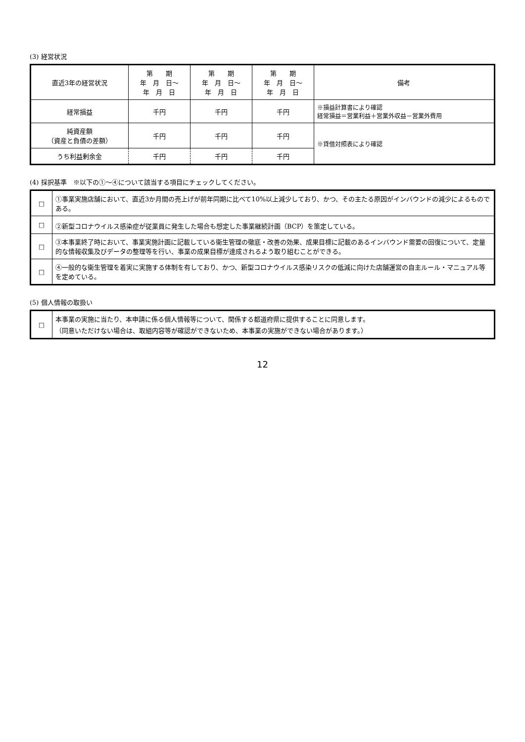(3) 経営状況
| 直近3年の経営状況 | 第 期 年 月 日～ 年 月 日 | 第 期 年 月 日～ 年 月 日 | 第 期 年 月 日～ 年 月 日 | 備考 |
| --- | --- | --- | --- | --- |
| 経常損益 | 千円 | 千円 | 千円 | ※損益計算書により確認 経常損益＝営業利益＋営業外収益－営業外費用 |
| 純資産額 （資産と負債の差額） | 千円 | 千円 | 千円 | ※貸借対照表により確認 |
| うち利益剰余金 | 千円 | 千円 | 千円 | |
(4) 採択基準　※以下の①～④について該当する項目にチェックしてください。
| □ | ①事業実施店舗において、直近3か月間の売上げが前年同期に比べて10%以上減少しており、かつ、その主たる原因がインバウンドの減少によるものである。 |
| □ | ②新型コロナウイルス感染症が従業員に発生した場合も想定した事業継続計画（BCP）を策定している。 |
| □ | ③本事業終了時において、事業実施計画に記載している衛生管理の徹底・改善の効果、成果目標に記載のあるインバウンド需要の回復について、定量的な情報収集及びデータの整理等を行い、事業の成果目標が達成されるよう取り組むことができる。 |
| □ | ④一般的な衛生管理を着実に実施する体制を有しており、かつ、新型コロナウイルス感染リスクの低減に向けた店舗運営の自主ルール・マニュアル等を定めている。 |
(5) 個人情報の取扱い
| □ | 本事業の実施に当たり、本申請に係る個人情報等について、関係する都道府県に提供することに同意します。 （同意いただけない場合は、取組内容等が確認ができないため、本事業の実施ができない場合があります。） |
12